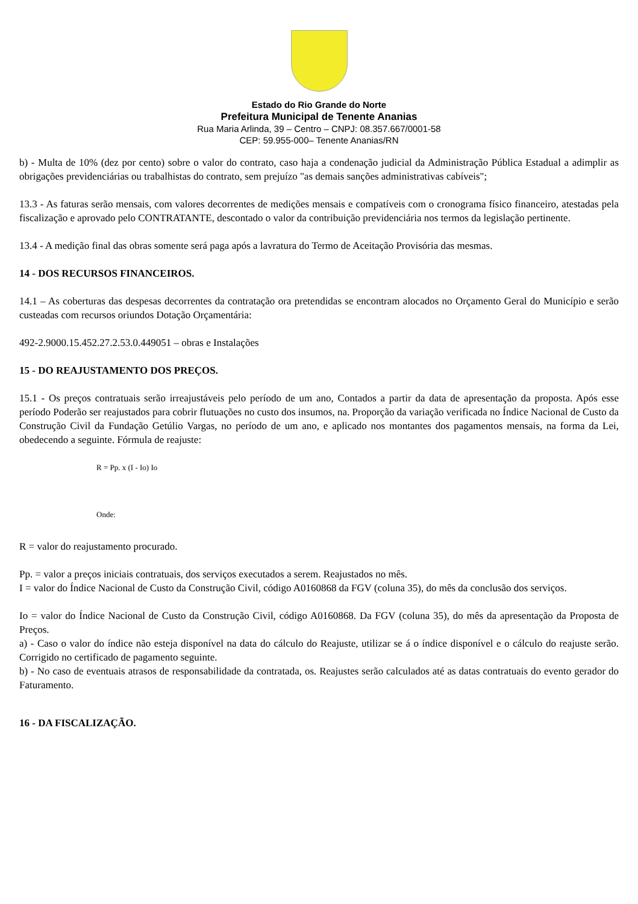Estado do Rio Grande do Norte
Prefeitura Municipal de Tenente Ananias
Rua Maria Arlinda, 39 – Centro – CNPJ: 08.357.667/0001-58
CEP: 59.955-000– Tenente Ananias/RN
b) - Multa de 10% (dez por cento) sobre o valor do contrato, caso haja a condenação judicial da Administração Pública Estadual a adimplir as obrigações previdenciárias ou trabalhistas do contrato, sem prejuízo "as demais sanções administrativas cabíveis";
13.3 - As faturas serão mensais, com valores decorrentes de medições mensais e compatíveis com o cronograma físico financeiro, atestadas pela fiscalização e aprovado pelo CONTRATANTE, descontado o valor da contribuição previdenciária nos termos da legislação pertinente.
13.4 - A medição final das obras somente será paga após a lavratura do Termo de Aceitação Provisória das mesmas.
14 - DOS RECURSOS FINANCEIROS.
14.1 – As coberturas das despesas decorrentes da contratação ora pretendidas se encontram alocados no Orçamento Geral do Município e serão custeadas com recursos oriundos Dotação Orçamentária:
492-2.9000.15.452.27.2.53.0.449051 – obras e Instalações
15 - DO REAJUSTAMENTO DOS PREÇOS.
15.1 - Os preços contratuais serão irreajustáveis pelo período de um ano, Contados a partir da data de apresentação da proposta. Após esse período Poderão ser reajustados para cobrir flutuações no custo dos insumos, na. Proporção da variação verificada no Índice Nacional de Custo da Construção Civil da Fundação Getúlio Vargas, no período de um ano, e aplicado nos montantes dos pagamentos mensais, na forma da Lei, obedecendo a seguinte. Fórmula de reajuste:
R = Pp. x (I - Io) Io
Onde:
R = valor do reajustamento procurado.
Pp. = valor a preços iniciais contratuais, dos serviços executados a serem. Reajustados no mês.
I = valor do Índice Nacional de Custo da Construção Civil, código A0160868 da FGV (coluna 35), do mês da conclusão dos serviços.
Io = valor do Índice Nacional de Custo da Construção Civil, código A0160868. Da FGV (coluna 35), do mês da apresentação da Proposta de Preços.
a) - Caso o valor do índice não esteja disponível na data do cálculo do Reajuste, utilizar se á o índice disponível e o cálculo do reajuste serão. Corrigido no certificado de pagamento seguinte.
b) - No caso de eventuais atrasos de responsabilidade da contratada, os. Reajustes serão calculados até as datas contratuais do evento gerador do Faturamento.
16 - DA FISCALIZAÇÃO.